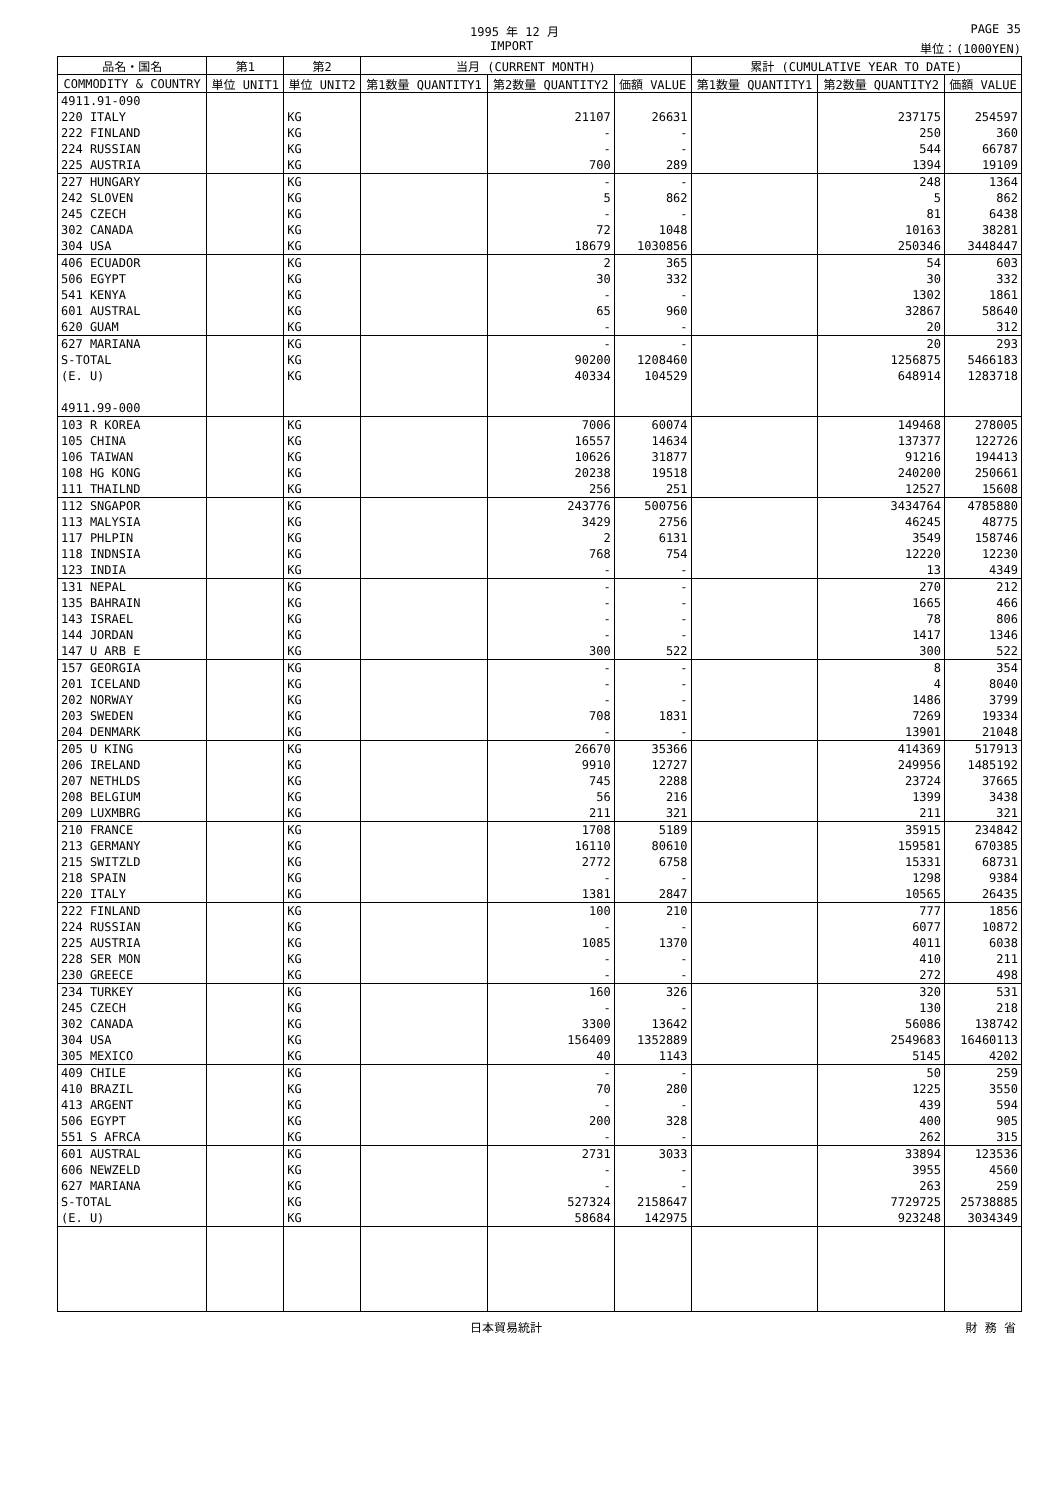1995 年 12 月 PAGE 35
IMPORT 単位：(1000YEN)
| 品名・国名 | 第1 | 第2 | 当月 (CURRENT MONTH) | | | 累計 (CUMULATIVE YEAR TO DATE) | | |
| --- | --- | --- | --- | --- | --- | --- | --- | --- |
| COMMODITY & COUNTRY | 単位 UNIT1 | 単位 UNIT2 | 第1数量 QUANTITY1 | 第2数量 QUANTITY2 | 価額 VALUE | 第1数量 QUANTITY1 | 第2数量 QUANTITY2 | 価額 VALUE |
| 4911.91-090 | | | | | | | | |
| 220 ITALY | | KG | | 21107 | 26631 | | 237175 | 254597 |
| 222 FINLAND | | KG | | - | - | | 250 | 360 |
| 224 RUSSIAN | | KG | | - | - | | 544 | 66787 |
| 225 AUSTRIA | | KG | | 700 | 289 | | 1394 | 19109 |
| 227 HUNGARY | | KG | | - | - | | 248 | 1364 |
| 242 SLOVEN | | KG | | 5 | 862 | | 5 | 862 |
| 245 CZECH | | KG | | - | - | | 81 | 6438 |
| 302 CANADA | | KG | | 72 | 1048 | | 10163 | 38281 |
| 304 USA | | KG | | 18679 | 1030856 | | 250346 | 3448447 |
| 406 ECUADOR | | KG | | 2 | 365 | | 54 | 603 |
| 506 EGYPT | | KG | | 30 | 332 | | 30 | 332 |
| 541 KENYA | | KG | | - | - | | 1302 | 1861 |
| 601 AUSTRAL | | KG | | 65 | 960 | | 32867 | 58640 |
| 620 GUAM | | KG | | - | - | | 20 | 312 |
| 627 MARIANA | | KG | | - | - | | 20 | 293 |
| S-TOTAL | | KG | | 90200 | 1208460 | | 1256875 | 5466183 |
| (E. U) | | KG | | 40334 | 104529 | | 648914 | 1283718 |
| 4911.99-000 | | | | | | | | |
| 103 R KOREA | | KG | | 7006 | 60074 | | 149468 | 278005 |
| 105 CHINA | | KG | | 16557 | 14634 | | 137377 | 122726 |
| 106 TAIWAN | | KG | | 10626 | 31877 | | 91216 | 194413 |
| 108 HG KONG | | KG | | 20238 | 19518 | | 240200 | 250661 |
| 111 THAILND | | KG | | 256 | 251 | | 12527 | 15608 |
| 112 SNGAPOR | | KG | | 243776 | 500756 | | 3434764 | 4785880 |
| 113 MALYSIA | | KG | | 3429 | 2756 | | 46245 | 48775 |
| 117 PHLPIN | | KG | | 2 | 6131 | | 3549 | 158746 |
| 118 INDNSIA | | KG | | 768 | 754 | | 12220 | 12230 |
| 123 INDIA | | KG | | - | - | | 13 | 4349 |
| 131 NEPAL | | KG | | - | - | | 270 | 212 |
| 135 BAHRAIN | | KG | | - | - | | 1665 | 466 |
| 143 ISRAEL | | KG | | - | - | | 78 | 806 |
| 144 JORDAN | | KG | | - | - | | 1417 | 1346 |
| 147 U ARB E | | KG | | 300 | 522 | | 300 | 522 |
| 157 GEORGIA | | KG | | - | - | | 8 | 354 |
| 201 ICELAND | | KG | | - | - | | 4 | 8040 |
| 202 NORWAY | | KG | | - | - | | 1486 | 3799 |
| 203 SWEDEN | | KG | | 708 | 1831 | | 7269 | 19334 |
| 204 DENMARK | | KG | | - | - | | 13901 | 21048 |
| 205 U KING | | KG | | 26670 | 35366 | | 414369 | 517913 |
| 206 IRELAND | | KG | | 9910 | 12727 | | 249956 | 1485192 |
| 207 NETHLDS | | KG | | 745 | 2288 | | 23724 | 37665 |
| 208 BELGIUM | | KG | | 56 | 216 | | 1399 | 3438 |
| 209 LUXMBRG | | KG | | 211 | 321 | | 211 | 321 |
| 210 FRANCE | | KG | | 1708 | 5189 | | 35915 | 234842 |
| 213 GERMANY | | KG | | 16110 | 80610 | | 159581 | 670385 |
| 215 SWITZLD | | KG | | 2772 | 6758 | | 15331 | 68731 |
| 218 SPAIN | | KG | | - | - | | 1298 | 9384 |
| 220 ITALY | | KG | | 1381 | 2847 | | 10565 | 26435 |
| 222 FINLAND | | KG | | 100 | 210 | | 777 | 1856 |
| 224 RUSSIAN | | KG | | - | - | | 6077 | 10872 |
| 225 AUSTRIA | | KG | | 1085 | 1370 | | 4011 | 6038 |
| 228 SER MON | | KG | | - | - | | 410 | 211 |
| 230 GREECE | | KG | | - | - | | 272 | 498 |
| 234 TURKEY | | KG | | 160 | 326 | | 320 | 531 |
| 245 CZECH | | KG | | - | - | | 130 | 218 |
| 302 CANADA | | KG | | 3300 | 13642 | | 56086 | 138742 |
| 304 USA | | KG | | 156409 | 1352889 | | 2549683 | 16460113 |
| 305 MEXICO | | KG | | 40 | 1143 | | 5145 | 4202 |
| 409 CHILE | | KG | | - | - | | 50 | 259 |
| 410 BRAZIL | | KG | | 70 | 280 | | 1225 | 3550 |
| 413 ARGENT | | KG | | - | - | | 439 | 594 |
| 506 EGYPT | | KG | | 200 | 328 | | 400 | 905 |
| 551 S AFRCA | | KG | | - | - | | 262 | 315 |
| 601 AUSTRAL | | KG | | 2731 | 3033 | | 33894 | 123536 |
| 606 NEWZELD | | KG | | - | - | | 3955 | 4560 |
| 627 MARIANA | | KG | | - | - | | 263 | 259 |
| S-TOTAL | | KG | | 527324 | 2158647 | | 7729725 | 25738885 |
| (E. U) | | KG | | 58684 | 142975 | | 923248 | 3034349 |
日本貿易統計 財 務 省